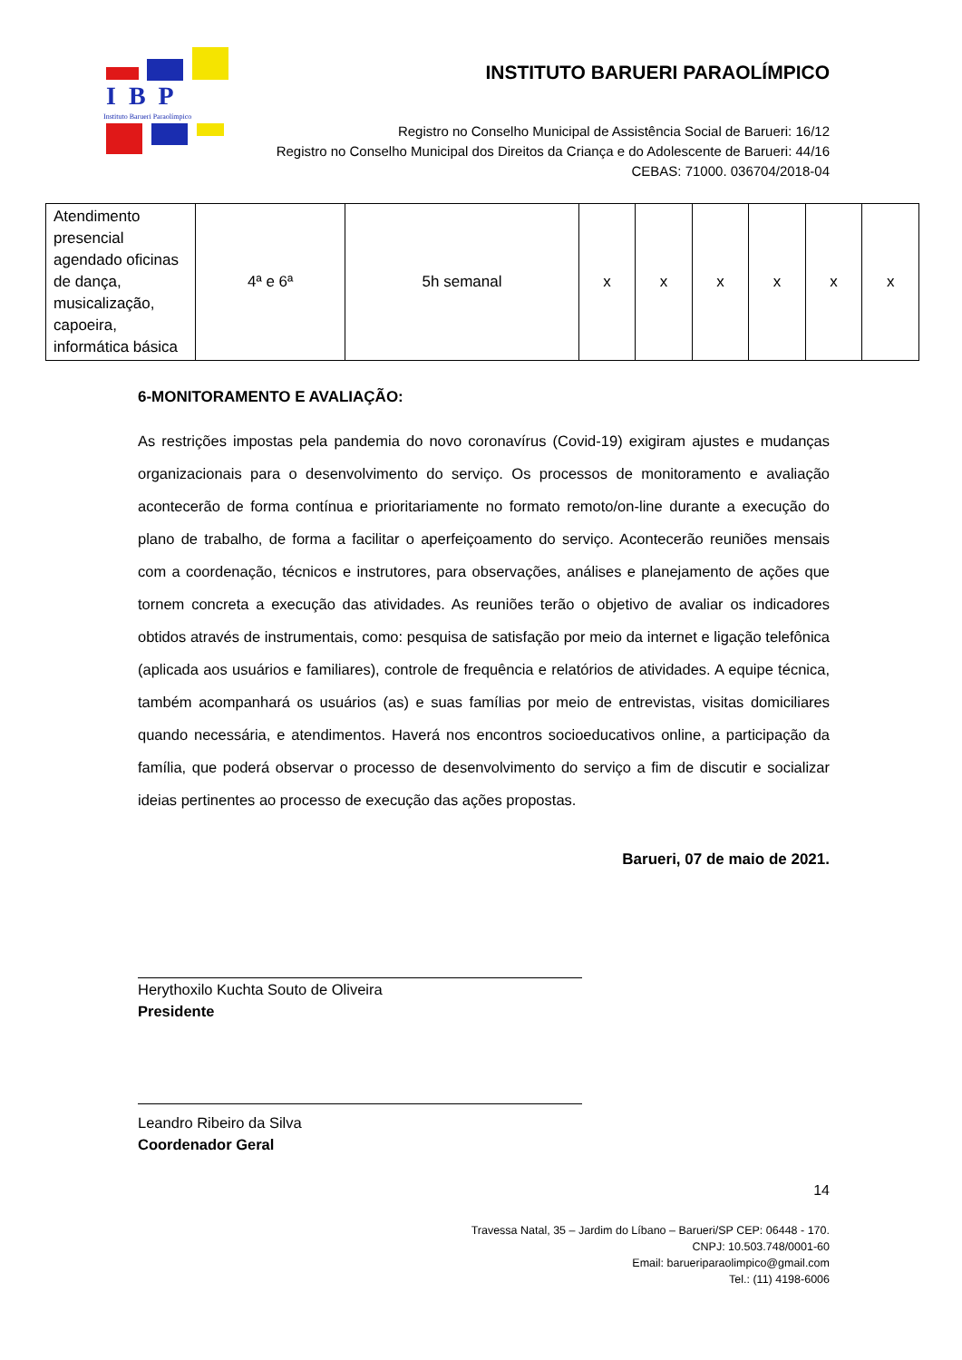IBP
Instituto Barueri Paraolímpico
INSTITUTO BARUERI PARAOLÍMPICO
Registro no Conselho Municipal de Assistência Social de Barueri: 16/12
Registro no Conselho Municipal dos Direitos da Criança e do Adolescente de Barueri: 44/16
CEBAS: 71000. 036704/2018-04
| Atendimento presencial agendado oficinas de dança, musicalização, capoeira, informática básica | 4ª e 6ª | 5h semanal | x | x | x | x | x | x |
6-MONITORAMENTO E AVALIAÇÃO:
As restrições impostas pela pandemia do novo coronavírus (Covid-19) exigiram ajustes e mudanças organizacionais para o desenvolvimento do serviço. Os processos de monitoramento e avaliação acontecerão de forma contínua e prioritariamente no formato remoto/on-line durante a execução do plano de trabalho, de forma a facilitar o aperfeiçoamento do serviço. Acontecerão reuniões mensais com a coordenação, técnicos e instrutores, para observações, análises e planejamento de ações que tornem concreta a execução das atividades. As reuniões terão o objetivo de avaliar os indicadores obtidos através de instrumentais, como: pesquisa de satisfação por meio da internet e ligação telefônica (aplicada aos usuários e familiares), controle de frequência e relatórios de atividades. A equipe técnica, também acompanhará os usuários (as) e suas famílias por meio de entrevistas, visitas domiciliares quando necessária, e atendimentos. Haverá nos encontros socioeducativos online, a participação da família, que poderá observar o processo de desenvolvimento do serviço a fim de discutir e socializar ideias pertinentes ao processo de execução das ações propostas.
Barueri, 07 de maio de 2021.
Herythoxilo Kuchta Souto de Oliveira
Presidente
Leandro Ribeiro da Silva
Coordenador Geral
14
Travessa Natal, 35 – Jardim do Líbano – Barueri/SP CEP: 06448 - 170.
CNPJ: 10.503.748/0001-60
Email: barueriparaolimpico@gmail.com
Tel.: (11) 4198-6006